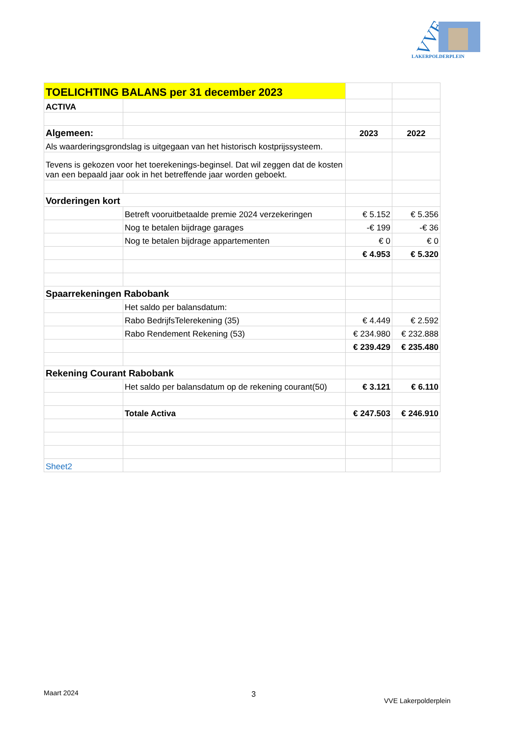VVE
LAKERPOLDERPLEIN
| TOELICHTING BALANS per 31 december 2023 | | | |
| ACTIVA | | | |
| Algemeen: | | 2023 | 2022 |
| Als waarderingsgrondslag is uitgegaan van het historisch kostprijssysteem. | | | |
| Tevens is gekozen voor het toerekenings-beginsel. Dat wil zeggen dat de kosten van een bepaald jaar ook in het betreffende jaar worden geboekt. | | | |
| Vorderingen kort | | | |
| | Betreft vooruitbetaalde premie 2024 verzekeringen | € 5.152 | € 5.356 |
| | Nog te betalen bijdrage garages | -€ 199 | -€ 36 |
| | Nog te betalen bijdrage appartementen | € 0 | € 0 |
| | | € 4.953 | € 5.320 |
| Spaarrekeningen Rabobank | | | |
| | Het saldo per balansdatum: | | |
| | Rabo BedrijfsTelerekening (35) | € 4.449 | € 2.592 |
| | Rabo Rendement Rekening (53) | € 234.980 | € 232.888 |
| | | € 239.429 | € 235.480 |
| Rekening Courant Rabobank | | | |
| | Het saldo per balansdatum op de rekening courant(50) | € 3.121 | € 6.110 |
| | Totale Activa | € 247.503 | € 246.910 |
| Sheet2 | | | |
Maart 2024 3
VVE Lakerpolderplein